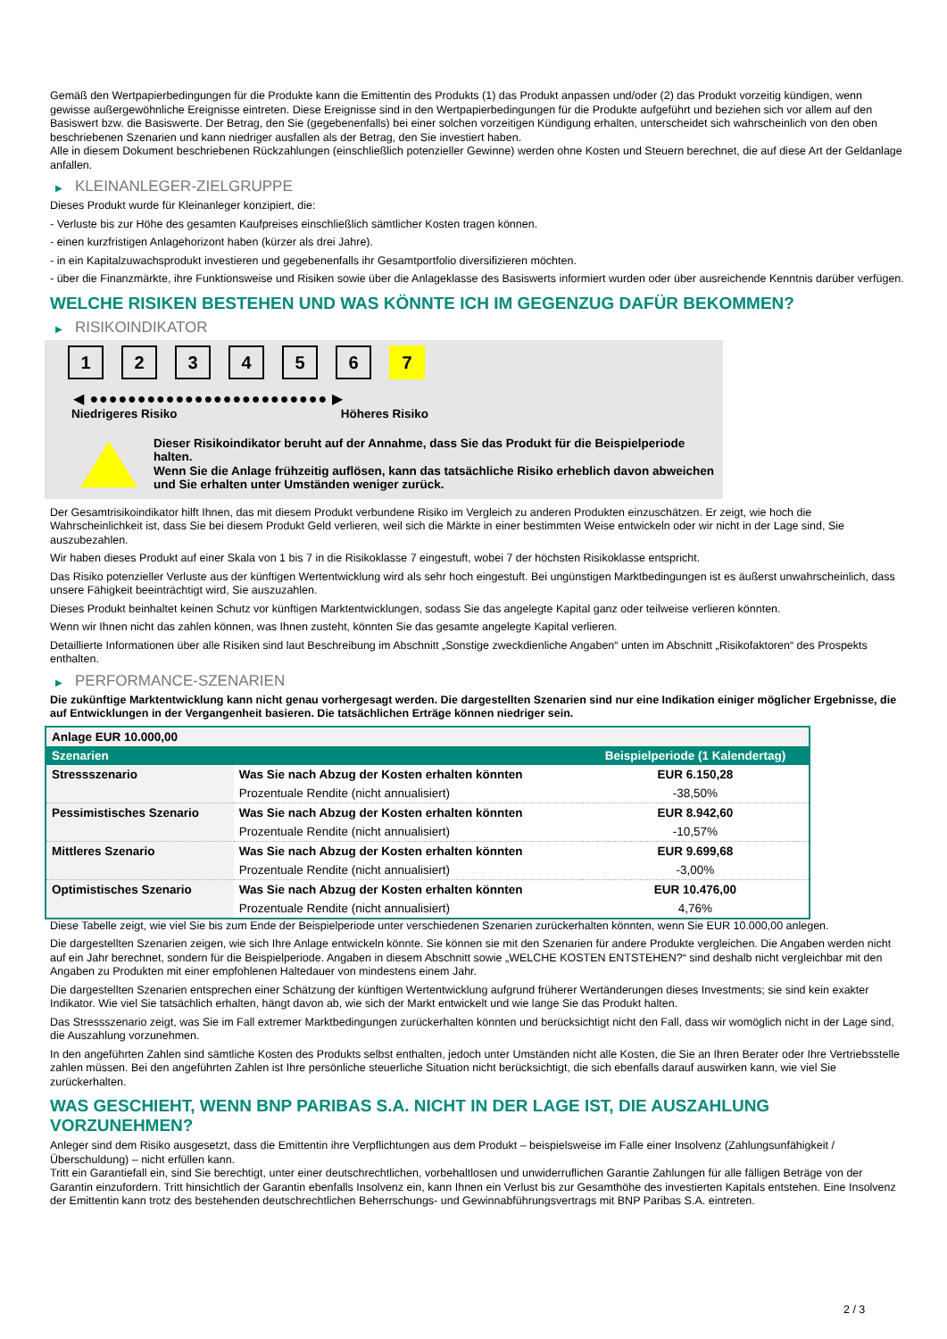Gemäß den Wertpapierbedingungen für die Produkte kann die Emittentin des Produkts (1) das Produkt anpassen und/oder (2) das Produkt vorzeitig kündigen, wenn gewisse außergewöhnliche Ereignisse eintreten. Diese Ereignisse sind in den Wertpapierbedingungen für die Produkte aufgeführt und beziehen sich vor allem auf den Basiswert bzw. die Basiswerte. Der Betrag, den Sie (gegebenenfalls) bei einer solchen vorzeitigen Kündigung erhalten, unterscheidet sich wahrscheinlich von den oben beschriebenen Szenarien und kann niedriger ausfallen als der Betrag, den Sie investiert haben.
Alle in diesem Dokument beschriebenen Rückzahlungen (einschließlich potenzieller Gewinne) werden ohne Kosten und Steuern berechnet, die auf diese Art der Geldanlage anfallen.
▶ KLEINANLEGER-ZIELGRUPPE
Dieses Produkt wurde für Kleinanleger konzipiert, die:
- Verluste bis zur Höhe des gesamten Kaufpreises einschließlich sämtlicher Kosten tragen können.
- einen kurzfristigen Anlagehorizont haben (kürzer als drei Jahre).
- in ein Kapitalzuwachsprodukt investieren und gegebenenfalls ihr Gesamtportfolio diversifizieren möchten.
- über die Finanzmärkte, ihre Funktionsweise und Risiken sowie über die Anlageklasse des Basiswerts informiert wurden oder über ausreichende Kenntnis darüber verfügen.
WELCHE RISIKEN BESTEHEN UND WAS KÖNNTE ICH IM GEGENZUG DAFÜR BEKOMMEN?
▶ RISIKOINDIKATOR
1 2 3 4 5 6 7
◀ ●●●●●●●●●●●●●●●●●●●●●●●●● ▶
Niedrigeres Risiko Höheres Risiko
Dieser Risikoindikator beruht auf der Annahme, dass Sie das Produkt für die Beispielperiode halten.
Wenn Sie die Anlage frühzeitig auflösen, kann das tatsächliche Risiko erheblich davon abweichen und Sie erhalten unter Umständen weniger zurück.
Der Gesamtrisikoindikator hilft Ihnen, das mit diesem Produkt verbundene Risiko im Vergleich zu anderen Produkten einzuschätzen. Er zeigt, wie hoch die Wahrscheinlichkeit ist, dass Sie bei diesem Produkt Geld verlieren, weil sich die Märkte in einer bestimmten Weise entwickeln oder wir nicht in der Lage sind, Sie auszubezahlen.
Wir haben dieses Produkt auf einer Skala von 1 bis 7 in die Risikoklasse 7 eingestuft, wobei 7 der höchsten Risikoklasse entspricht.
Das Risiko potenzieller Verluste aus der künftigen Wertentwicklung wird als sehr hoch eingestuft. Bei ungünstigen Marktbedingungen ist es äußerst unwahrscheinlich, dass unsere Fähigkeit beeinträchtigt wird, Sie auszuzahlen.
Dieses Produkt beinhaltet keinen Schutz vor künftigen Marktentwicklungen, sodass Sie das angelegte Kapital ganz oder teilweise verlieren könnten.
Wenn wir Ihnen nicht das zahlen können, was Ihnen zusteht, könnten Sie das gesamte angelegte Kapital verlieren.
Detaillierte Informationen über alle Risiken sind laut Beschreibung im Abschnitt „Sonstige zweckdienliche Angaben“ unten im Abschnitt „Risikofaktoren“ des Prospekts enthalten.
▶ PERFORMANCE-SZENARIEN
Die zukünftige Marktentwicklung kann nicht genau vorhergesagt werden. Die dargestellten Szenarien sind nur eine Indikation einiger möglicher Ergebnisse, die auf Entwicklungen in der Vergangenheit basieren. Die tatsächlichen Erträge können niedriger sein.
| Anlage EUR 10.000,00 | | |
| Szenarien | | Beispielperiode (1 Kalendertag) |
| Stressszenario | Was Sie nach Abzug der Kosten erhalten könnten | EUR 6.150,28 |
| | Prozentuale Rendite (nicht annualisiert) | -38,50% |
| Pessimistisches Szenario | Was Sie nach Abzug der Kosten erhalten könnten | EUR 8.942,60 |
| | Prozentuale Rendite (nicht annualisiert) | -10,57% |
| Mittleres Szenario | Was Sie nach Abzug der Kosten erhalten könnten | EUR 9.699,68 |
| | Prozentuale Rendite (nicht annualisiert) | -3,00% |
| Optimistisches Szenario | Was Sie nach Abzug der Kosten erhalten könnten | EUR 10.476,00 |
| | Prozentuale Rendite (nicht annualisiert) | 4,76% |
Diese Tabelle zeigt, wie viel Sie bis zum Ende der Beispielperiode unter verschiedenen Szenarien zurückerhalten könnten, wenn Sie EUR 10.000,00 anlegen.
Die dargestellten Szenarien zeigen, wie sich Ihre Anlage entwickeln könnte. Sie können sie mit den Szenarien für andere Produkte vergleichen. Die Angaben werden nicht auf ein Jahr berechnet, sondern für die Beispielperiode. Angaben in diesem Abschnitt sowie „WELCHE KOSTEN ENTSTEHEN?“ sind deshalb nicht vergleichbar mit den Angaben zu Produkten mit einer empfohlenen Haltedauer von mindestens einem Jahr.
Die dargestellten Szenarien entsprechen einer Schätzung der künftigen Wertentwicklung aufgrund früherer Wertänderungen dieses Investments; sie sind kein exakter Indikator. Wie viel Sie tatsächlich erhalten, hängt davon ab, wie sich der Markt entwickelt und wie lange Sie das Produkt halten.
Das Stressszenario zeigt, was Sie im Fall extremer Marktbedingungen zurückerhalten könnten und berücksichtigt nicht den Fall, dass wir womöglich nicht in der Lage sind, die Auszahlung vorzunehmen.
In den angeführten Zahlen sind sämtliche Kosten des Produkts selbst enthalten, jedoch unter Umständen nicht alle Kosten, die Sie an Ihren Berater oder Ihre Vertriebsstelle zahlen müssen. Bei den angeführten Zahlen ist Ihre persönliche steuerliche Situation nicht berücksichtigt, die sich ebenfalls darauf auswirken kann, wie viel Sie zurückerhalten.
WAS GESCHIEHT, WENN BNP PARIBAS S.A. NICHT IN DER LAGE IST, DIE AUSZAHLUNG VORZUNEHMEN?
Anleger sind dem Risiko ausgesetzt, dass die Emittentin ihre Verpflichtungen aus dem Produkt – beispielsweise im Falle einer Insolvenz (Zahlungsunfähigkeit / Überschuldung) – nicht erfüllen kann.
Tritt ein Garantiefall ein, sind Sie berechtigt, unter einer deutschrechtlichen, vorbehaltlosen und unwiderruflichen Garantie Zahlungen für alle fälligen Beträge von der Garantin einzufordern. Tritt hinsichtlich der Garantin ebenfalls Insolvenz ein, kann Ihnen ein Verlust bis zur Gesamthöhe des investierten Kapitals entstehen. Eine Insolvenz der Emittentin kann trotz des bestehenden deutschrechtlichen Beherrschungs- und Gewinnabführungsvertrags mit BNP Paribas S.A. eintreten.
2 / 3